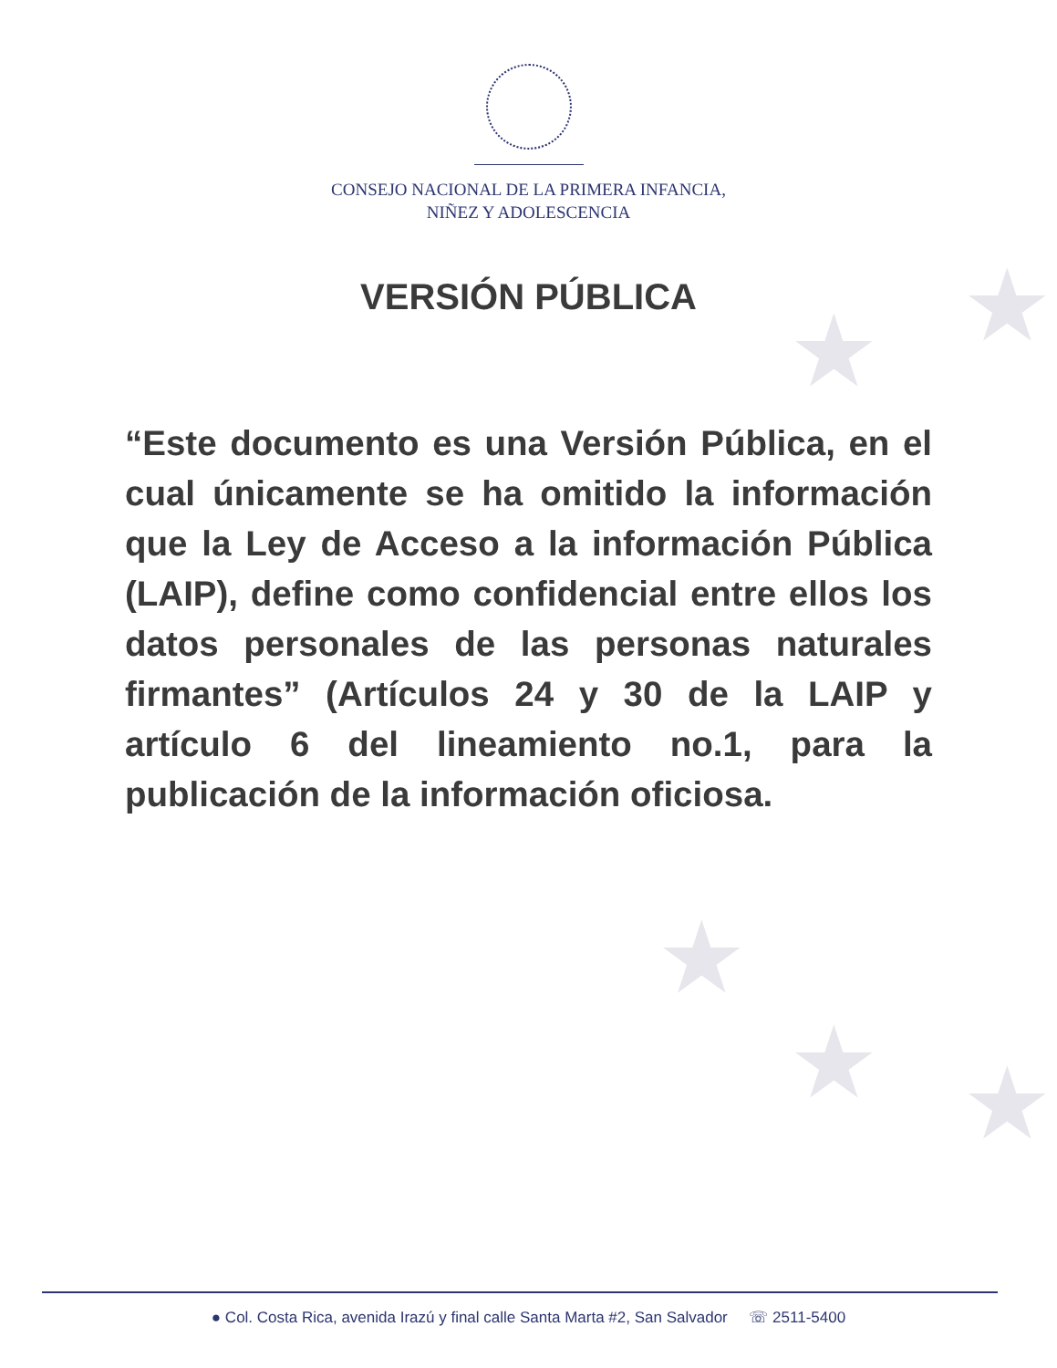★
★
★
★ ★
CONSEJO NACIONAL DE LA PRIMERA INFANCIA,
NIÑEZ Y ADOLESCENCIA
VERSIÓN PÚBLICA
“Este documento es una Versión Pública, en el cual únicamente se ha omitido la información que la Ley de Acceso a la información Pública (LAIP), define como confidencial entre ellos los datos personales de las personas naturales firmantes” (Artículos 24 y 30 de la LAIP y artículo 6 del lineamiento no.1, para la publicación de la información oficiosa.
● Col. Costa Rica, avenida Irazú y final calle Santa Marta #2, San Salvador ☏ 2511-5400